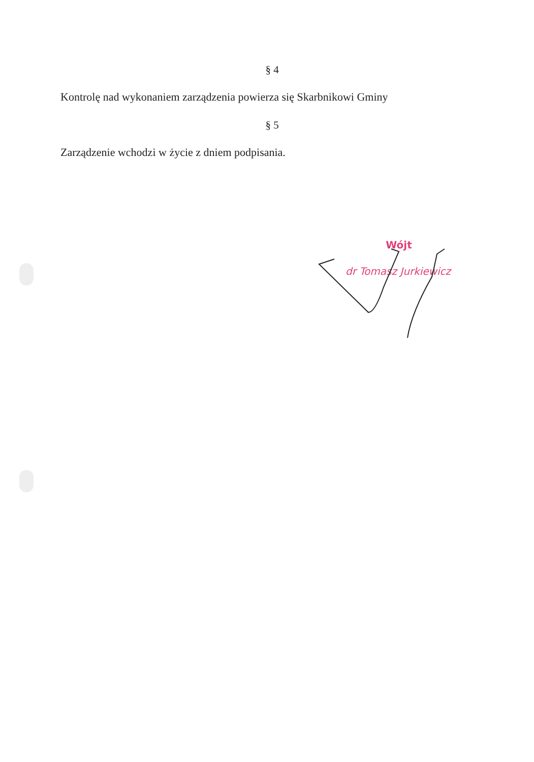§ 4
Kontrolę nad wykonaniem zarządzenia powierza się Skarbnikowi Gminy
§ 5
Zarządzenie wchodzi w życie z dniem podpisania.
Wójt
dr Tomasz Jurkiewicz